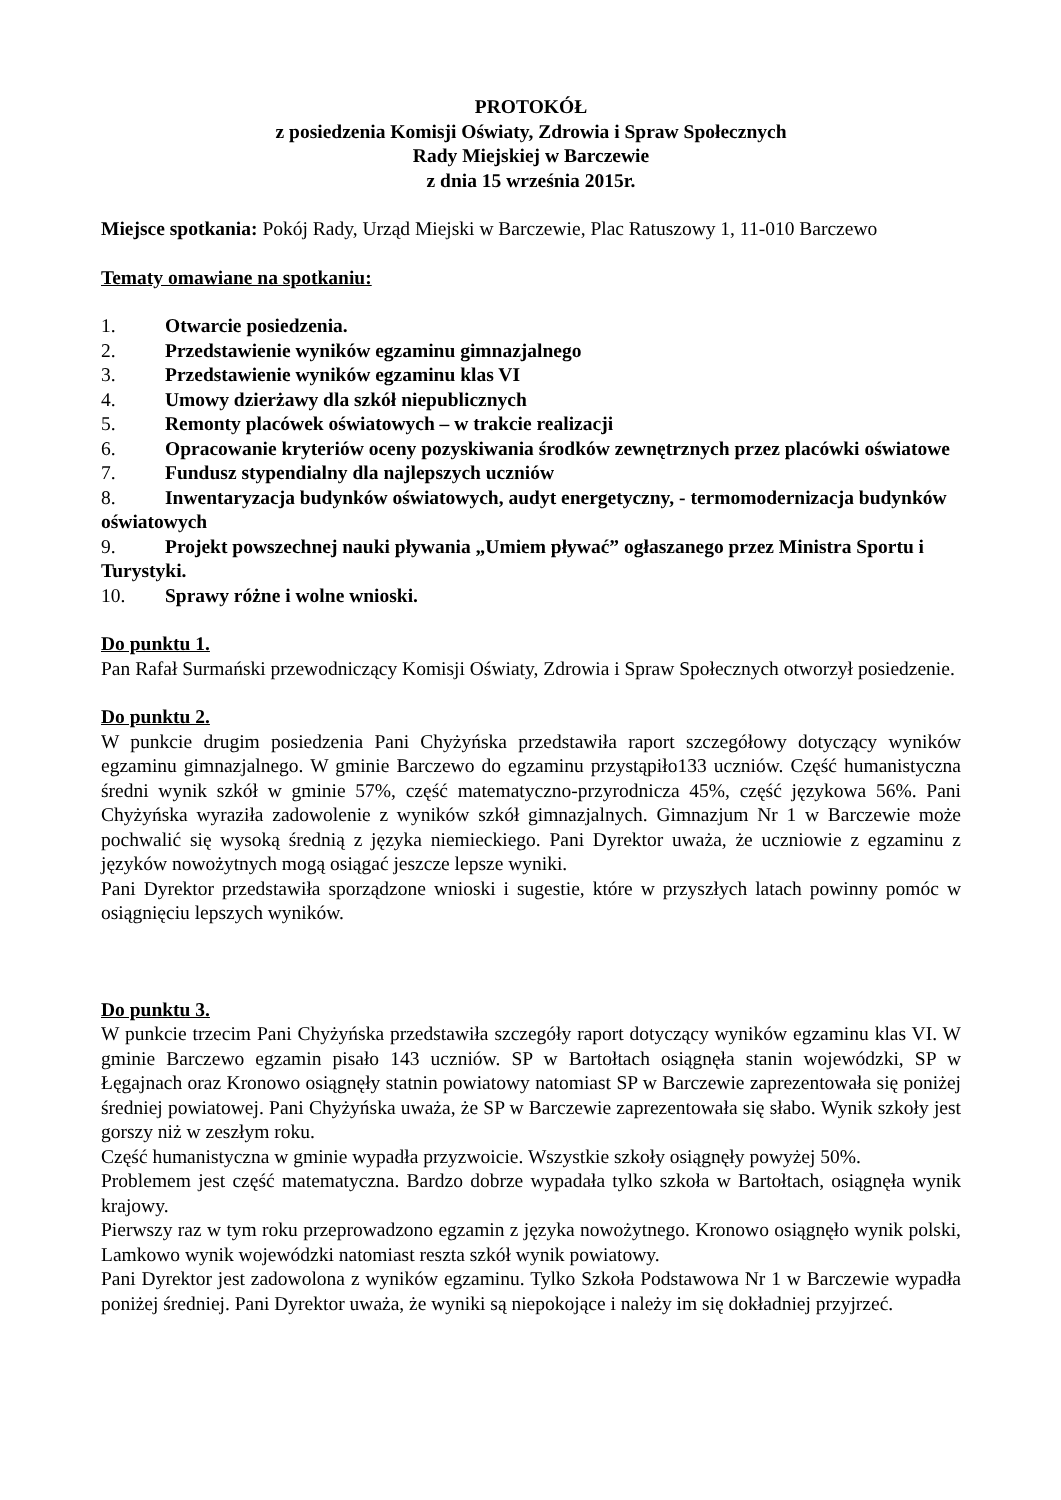PROTOKÓŁ
z posiedzenia Komisji Oświaty, Zdrowia i Spraw Społecznych
Rady Miejskiej w Barczewie
z dnia 15 września 2015r.
Miejsce spotkania: Pokój Rady, Urząd Miejski w Barczewie, Plac Ratuszowy 1, 11-010 Barczewo
Tematy omawiane na spotkaniu:
1. Otwarcie posiedzenia.
2. Przedstawienie wyników egzaminu gimnazjalnego
3. Przedstawienie wyników egzaminu klas VI
4. Umowy dzierżawy dla szkół niepublicznych
5. Remonty placówek oświatowych – w trakcie realizacji
6. Opracowanie kryteriów oceny pozyskiwania środków zewnętrznych przez placówki oświatowe
7. Fundusz stypendialny dla najlepszych uczniów
8. Inwentaryzacja budynków oświatowych, audyt energetyczny, - termomodernizacja budynków oświatowych
9. Projekt powszechnej nauki pływania „Umiem pływać” ogłaszanego przez Ministra Sportu i Turystyki.
10. Sprawy różne i wolne wnioski.
Do punktu 1.
Pan Rafał Surmański przewodniczący Komisji Oświaty, Zdrowia i Spraw Społecznych otworzył posiedzenie.
Do punktu 2.
W punkcie drugim posiedzenia Pani Chyżyńska przedstawiła raport szczegółowy dotyczący wyników egzaminu gimnazjalnego. W gminie Barczewo do egzaminu przystąpiło133 uczniów. Część humanistyczna średni wynik szkół w gminie 57%, część matematyczno-przyrodnicza 45%, część językowa 56%. Pani Chyżyńska wyraziła zadowolenie z wyników szkół gimnazjalnych. Gimnazjum Nr 1 w Barczewie może pochwalić się wysoką średnią z języka niemieckiego. Pani Dyrektor uważa, że uczniowie z egzaminu z języków nowożytnych mogą osiągać jeszcze lepsze wyniki.
Pani Dyrektor przedstawiła sporządzone wnioski i sugestie, które w przyszłych latach powinny pomóc w osiągnięciu lepszych wyników.
Do punktu 3.
W punkcie trzecim Pani Chyżyńska przedstawiła szczegóły raport dotyczący wyników egzaminu klas VI. W gminie Barczewo egzamin pisało 143 uczniów. SP w Bartołtach osiągnęła stanin wojewódzki, SP w Łęgajnach oraz Kronowo osiągnęły statnin powiatowy natomiast SP w Barczewie zaprezentowała się poniżej średniej powiatowej. Pani Chyżyńska uważa, że SP w Barczewie zaprezentowała się słabo. Wynik szkoły jest gorszy niż w zeszłym roku.
Część humanistyczna w gminie wypadła przyzwoicie. Wszystkie szkoły osiągnęły powyżej 50%.
Problemem jest część matematyczna. Bardzo dobrze wypadała tylko szkoła w Bartołtach, osiągnęła wynik krajowy.
Pierwszy raz w tym roku przeprowadzono egzamin z języka nowożytnego. Kronowo osiągnęło wynik polski, Lamkowo wynik wojewódzki natomiast reszta szkół wynik powiatowy.
Pani Dyrektor jest zadowolona z wyników egzaminu. Tylko Szkoła Podstawowa Nr 1 w Barczewie wypadła poniżej średniej. Pani Dyrektor uważa, że wyniki są niepokojące i należy im się dokładniej przyjrzeć.